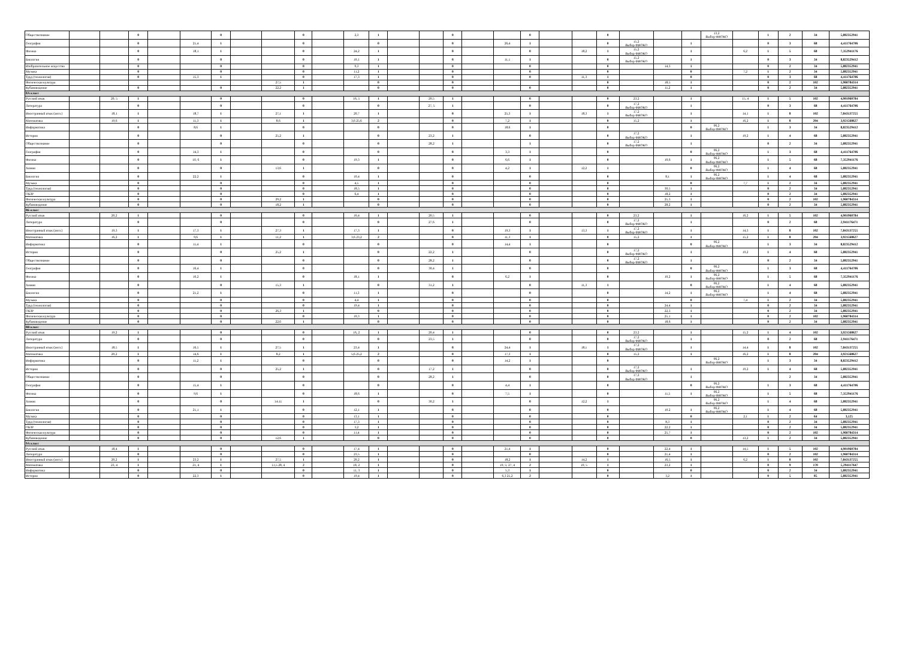| Обществознание | | | 0 | | | 0 | | | 0 | | 2,3 | 1 | | | 0 | | | 0 | | | 0 | | | | 13,2 Выбор ФИОКО | | 1 | 2 | 34 | 5,882352941 |
| География | | | 0 | | 21,4 | 1 | | | 0 | | | 0 | | | 0 | | 26,4 | 1 | | | 0 | 15,2 Выбор ФИОКО | | 1 | | | 0 | 3 | 68 | 4,411764706 |
| Физика | | | 0 | | 18,1 | 1 | | | 0 | | 24,2 | 1 | | | 0 | | | 0 | | 18,2 | 1 | 15,2 Выбор ФИОКО | | 1 | | 6,2 | 1 | 5 | 68 | 7,352941176 |
| Биология | | | 0 | | | 0 | | | 0 | | 10,1 | 1 | | | 0 | | 11,1 | 1 | | | 0 | 15,2 Выбор ФИОКО | | 1 | | | 0 | 3 | 34 | 8,823529412 |
| Изобразительное искусство | | | 0 | | | 0 | | | 0 | | 9,3 | 1 | | | 0 | | | 0 | | | 0 | | 14,3 | 1 | | | 0 | 2 | 34 | 5,882352941 |
| Музыка | | | 0 | | | 0 | | | 0 | | 11,2 | 1 | | | 0 | | | 0 | | | 0 | | | 0 | | 7,2 | 1 | 2 | 34 | 5,882352941 |
| Труд (технология) | | | 0 | | 15,3 | 1 | | | 0 | | 17,3 | 1 | | | 0 | | | 0 | | 11,3 | 1 | | | 0 | | | 0 | 3 | 68 | 4,411764706 |
| Физическая культура | | | | | | | | 27,5 | 1 | | | 0 | | | 0 | | | | | | 0 | | 18,5 | 1 | | | 0 | 2 | 102 | 1,960784314 |
| Кубановедение | | | 0 | | | 0 | | 22,2 | 1 | | | 0 | | | 0 | | | 0 | | | 0 | | 11,2 | 1 | | | 0 | 2 | 34 | 5,882352941 |
| 8А класс | | | | | | | | | | | | | | | | | | | | | | | | | | | | | | |
| Русский язык | | 20, 5 | 1 | | | 0 | | | 0 | | 16, 5 | 1 | | 20,5 | 1 | | | 0 | | | 0 | 23,2 | | 1 | | 15, 4 | 1 | 5 | 102 | 4,901960784 |
| Литература | | | 0 | | | 0 | | | 0 | | | 0 | | 27, 5 | 1 | | | 0 | | | 0 | 17,2 Выбор ФИОКО | | 1 | | | 0 | 3 | 68 | 4,411764706 |
| Иностранный язык (англ.) | | 18,1 | 1 | | 18,7 | 1 | | 27,1 | 1 | | 20,7 | 1 | | | 0 | | 25,3 | 1 | | 18,3 | 1 | 17,2 Выбор ФИОКО | | 1 | | 14,1 | 1 | 8 | 102 | 7,843137255 |
| Математика | | 19,6 | 1 | | 11,3 | 1 | | 8,6 | 1 | | 3,6 25,6 | 2 | | | 0 | | 7,2 | 1 | | | 0 | 15,2 | | 1 | | 16,2 | 1 | 8 | 204 | 3,921568627 |
| Информатика | | | 0 | | 8,6 | 1 | | | 0 | | | 0 | | | 0 | | 18,6 | 1 | | | 0 | | | 0 | 06,2 Выбор ФИОКО | | 1 | 3 | 34 | 8,823529412 |
| История | | | 0 | | | 0 | | 25,2 | 1 | | | 0 | | 23,2 | 1 | | | 0 | | | 0 | 17,2 Выбор ФИОКО | | 1 | | 19,2 | 1 | 4 | 68 | 5,882352941 |
| Обществознание | | | 0 | | | 0 | | | 0 | | | 0 | | 28,2 | 1 | | | 1 | | | 0 | 17,2 Выбор ФИОКО | | 1 | | | 0 | 2 | 34 | 5,882352941 |
| География | | | 0 | | 14,3 | 1 | | | 0 | | | 0 | | | 0 | | 3,3 | 1 | | | 0 | | | 0 | 06,2 Выбор ФИОКО | | 1 | 3 | 68 | 4,411764706 |
| Физика | | | 0 | | 10, 6 | 1 | | | 0 | | 19,3 | 1 | | | 0 | | 6,6 | 1 | | | 0 | | 10,6 | 1 | 06,2 Выбор ФИОКО | | 1 | 5 | 68 | 7,352941176 |
| Химия | | | 0 | | | 0 | | 13,6 | 1 | | | 0 | | | 0 | | 4,2 | 1 | | 12,2 | 1 | | | 0 | 06,2 Выбор ФИОКО | | 1 | 4 | 68 | 5,882352941 |
| Биология | | | 0 | | 22,2 | 1 | | | 0 | | 10,4 | 1 | | | 0 | | | 0 | | | 0 | | 8,1 | 1 | 06,2 Выбор ФИОКО | | 1 | 4 | 68 | 5,882352941 |
| Музыка | | | 0 | | | 0 | | | 0 | | 4,5 | 1 | | | 0 | | | 0 | | | 0 | | | 0 | | 7,7 | 1 | 2 | 34 | 5,882352941 |
| Труд (технология) | | | 0 | | | 0 | | | 0 | | 18,5 | 1 | | | 0 | | | 0 | | | 0 | | 30,5 | 1 | | | 0 | 2 | 34 | 5,882352941 |
| ОБЗР | | | 0 | | | 0 | | | 0 | | 6,4 | 1 | | | 0 | | | 0 | | | 0 | | 18,2 | 1 | | | 0 | 2 | 34 | 5,882352941 |
| Физическая культура | | | 0 | | | 0 | | 29,2 | 1 | | | 0 | | | 0 | | | 0 | | | 0 | | 25,3 | 1 | | | 0 | 2 | 102 | 1,960784314 |
| Кубановедение | | | 0 | | | 0 | | 18,2 | 1 | | | 0 | | | 0 | | | 0 | | | 0 | | 28,2 | 1 | | | 0 | 2 | 34 | 5,882352941 |
| 8Б класс | | | | | | | | | | | | | | | | | | | | | | | | | | | | | | |
| Русский язык | | 20,2 | 1 | | | 0 | | | 0 | | 16,4 | 1 | | 20,5 | 1 | | | 0 | | | 0 | 23,2 | | 1 | | 16,2 | 1 | 5 | 102 | 4,901960784 |
| Литература | | | 0 | | | 0 | | | 0 | | | 0 | | 27,6 | 1 | | | 0 | | | 0 | 17,2 Выбор ФИОКО | | 1 | | | 0 | 2 | 68 | 2,941176471 |
| Иностранный язык (англ.) | | 19,3 | 1 | | 17,3 | 1 | | 27,3 | 1 | | 17,3 | 1 | | | 0 | | 19,3 | 1 | | 13,3 | 1 | 17,2 Выбор ФИОКО | | 1 | | 14,3 | 1 | 8 | 102 | 7,843137255 |
| Математика | | 16,2 | 1 | | 9,6 | 1 | | 11,2 | 1 | | 3,6 23,2 | 2 | | | 0 | | 11,3 | 1 | | | 0 | 15,2 | | 1 | | 15,2 | 1 | 8 | 204 | 3,921568627 |
| Информатика | | | 0 | | 11,4 | 1 | | | 0 | | | 0 | | | 0 | | 14,4 | 1 | | | 0 | | | 0 | 06,2 Выбор ФИОКО | | 1 | 3 | 34 | 8,823529412 |
| История | | | 0 | | | 0 | | 25,2 | 1 | | | 0 | | 22,2 | 1 | | | 0 | | | 0 | 17,2 Выбор ФИОКО | | 1 | | 19,2 | 1 | 4 | 68 | 5,882352941 |
| Обществознание | | | 0 | | | 0 | | | 0 | | | 0 | | 28,2 | 1 | | | 0 | | | 0 | 17,2 Выбор ФИОКО | | 1 | | | 0 | 2 | 34 | 5,882352941 |
| География | | | 0 | | 16,4 | 1 | | | 0 | | | 0 | | 30,4 | 1 | | | 0 | | | 0 | | | 0 | 06,2 Выбор ФИОКО | | 1 | 3 | 68 | 4,411764706 |
| Физика | | | 0 | | 10,2 | 1 | | | 0 | | 18,1 | 1 | | | 0 | | 6,2 | 1 | | | 0 | | 10,2 | 1 | 06,2 Выбор ФИОКО | | 1 | 5 | 68 | 7,352941176 |
| Химия | | | 0 | | | 0 | | 15,3 | 1 | | | 0 | | 31,2 | 1 | | | 0 | | 11,3 | 1 | | | 0 | 06,2 Выбор ФИОКО | | 1 | 4 | 68 | 5,882352941 |
| Биология | | | 0 | | 21,2 | 1 | | | 0 | | 11,3 | 1 | | | 0 | | | 0 | | | 0 | | 14,2 | 1 | 06,2 Выбор ФИОКО | | 1 | 4 | 68 | 5,882352941 |
| Музыка | | | 0 | | | 0 | | | 0 | | 4,4 | 1 | | | 0 | | | 0 | | | 0 | | | 0 | | 7,4 | 1 | 2 | 34 | 5,882352941 |
| Труд (технология) | | | 0 | | | 0 | | | 0 | | 19,4 | 1 | | | 0 | | | 0 | | | 0 | | 24,4 | 1 | | | 0 | 2 | 34 | 5,882352941 |
| ОБЗР | | | 0 | | | 0 | | 26,3 | 1 | | | 0 | | | 0 | | | 0 | | | 0 | | 22,3 | 1 | | | 0 | 2 | 34 | 5,882352941 |
| Физическая культура | | | 0 | | | 0 | | | 0 | | 10,3 | 1 | | | 0 | | | 0 | | | 0 | | 25,1 | 1 | | | 0 | 2 | 102 | 1,960784314 |
| Кубановедение | | | 0 | | | 0 | | 22,6 | 1 | | | 0 | | | 0 | | | 0 | | | 0 | | 18,6 | 1 | | | 0 | 2 | 34 | 5,882352941 |
| 8В класс | | | | | | | | | | | | | | | | | | | | | | | | | | | | | | |
| Русский язык | | 19,2 | 1 | | | 0 | | | 0 | | 16, 2 | 1 | | 20,4 | 1 | | | 0 | | | 0 | 23,2 | | 1 | | 15,2 | 1 | 4 | 102 | 3,921568627 |
| Литература | | | 0 | | | 0 | | | 0 | | | 0 | | 23,5 | 1 | | | 0 | | | 0 | 17,2 Выбор ФИОКО | | 1 | | | 0 | 2 | 68 | 2,941176471 |
| Иностранный язык (англ.) | | 18,5 | 1 | | 16,5 | 1 | | 27,5 | 1 | | 23,4 | 1 | | | 0 | | 24,4 | 1 | | 18,1 | 1 | 17,2 Выбор ФИОКО | | 1 | | 14,4 | 1 | 8 | 102 | 7,843137255 |
| Математика | | 20,2 | 1 | | 14,6 | 1 | | 8,2 | 1 | | 5,6 25,2 | 2 | | | 0 | | 17,3 | 1 | | | 0 | 15,2 | | 1 | | 16,2 | 1 | 8 | 204 | 3,921568627 |
| Информатика | | | 0 | | 11,2 | 1 | | | 0 | | | 0 | | | 0 | | 14,2 | 1 | | | 0 | | | | 06,2 Выбор ФИОКО | | 1 | 3 | 34 | 8,823529412 |
| История | | | 0 | | | 0 | | 25,2 | 1 | | | 0 | | 17,2 | 1 | | | 0 | | | 0 | 17,2 Выбор ФИОКО | | 1 | | 19,2 | 1 | 4 | 68 | 5,882352941 |
| Обществознание | | | 0 | | | 0 | | | 0 | | | 0 | | 28,2 | 1 | | | 0 | | | 0 | 17,2 Выбор ФИОКО | | 1 | | | | 2 | 34 | 5,882352941 |
| География | | | 0 | | 15,4 | 1 | | | 0 | | | 0 | | | 0 | | 4,4 | 1 | | | 0 | | | 0 | 06,2 Выбор ФИОКО | | 1 | 3 | 68 | 4,411764706 |
| Физика | | | 0 | | 9,6 | 1 | | | 0 | | 18,6 | 1 | | | 0 | | 7,5 | 1 | | | 0 | | 11,5 | 1 | 06,2 Выбор ФИОКО | | 1 | 5 | 68 | 7,352941176 |
| Химия | | | 0 | | | 0 | | 14.11 | 1 | | | 0 | | 30,2 | 1 | | | 0 | | 12,2 | 1 | | | | 06,2 Выбор ФИОКО | | 1 | 4 | 68 | 5,882352941 |
| Биология | | | 0 | | 21,1 | 1 | | | 0 | | 12,1 | 1 | | | 0 | | | 0 | | | 0 | | 10.2 | 1 | 06,2 Выбор ФИОКО | | 1 | 4 | 68 | 5,882352941 |
| Музыка | | | 0 | | | 0 | | | 0 | | 13,1 | 1 | | | 0 | | | 0 | | | 0 | | | 0 | | 2,1 | 1 | 2 | 64 | 3,125 |
| Труд (технология) | | | 0 | | | 0 | | | 0 | | 17,3 | 1 | | | 0 | | | 0 | | | 0 | | 8,3 | 1 | | | 0 | 2 | 34 | 5,882352941 |
| ОБЗР | | | 0 | | | 0 | | | 0 | | 3,2 | 1 | | | 0 | | | 0 | | | 0 | | 22,2 | 1 | | | 0 | 2 | 34 | 5,882352941 |
| Физическая культура | | | 0 | | | 0 | | | 0 | | 11,4 | 1 | | | 0 | | | 0 | | | 0 | | 25,7 | 1 | | | 0 | 2 | 102 | 1,960784314 |
| Кубановедение | | | 0 | | | 0 | | 12,6 | 1 | | | 0 | | | 0 | | | 0 | | | 0 | | | 0 | | 13,2 | 1 | 2 | 34 | 5,882352941 |
| 9А класс | | | | | | | | | | | | | | | | | | | | | | | | | | | | | | |
| Русский язык | | 18,4 | 1 | | | 0 | | | 0 | | 17,4 | 1 | | | 0 | | 21,4 | 1 | | | 0 | | 22,4 | 1 | | 14,5 | 1 | 5 | 102 | 4,901960784 |
| Литература | | | 0 | | | 0 | | | 0 | | 23,5 | 1 | | | 0 | | | 0 | | | 0 | | 21,4 | 1 | | | 0 | 2 | 102 | 1,960784314 |
| Иностранный язык (англ.) | | 20,2 | 1 | | 23,2 | 1 | | 27,5 | 1 | | 20,2 | 1 | | | 0 | | 18,2 | 1 | | 14,2 | 1 | | 16,5 | 1 | | 6,2 | 1 | 8 | 102 | 7,843137255 |
| Математика | | 23, 4 | 1 | | 21, 4 | 1 | | 11,5 28, 4 | 2 | | 18, 2 | 1 | | | 0 | | 10, 5; 27, 4 | 2 | | 10, 5 | 1 | | 23,2 | 1 | | | 0 | 9 | 170 | 5,294117647 |
| Информатика | | | 0 | | | 0 | | | 0 | | 11, 3 | 1 | | | 0 | | 5,3 | 1 | | | 0 | | | 0 | | | 0 | 2 | 34 | 5,882352941 |
| История | | | 0 | | 22,3 | 1 | | | 0 | | 19,4 | 1 | | | 0 | | 6,3 25,2 | 2 | | | 0 | | 3,2 | 1 | | | 0 | 5 | 85 | 5,882352941 |